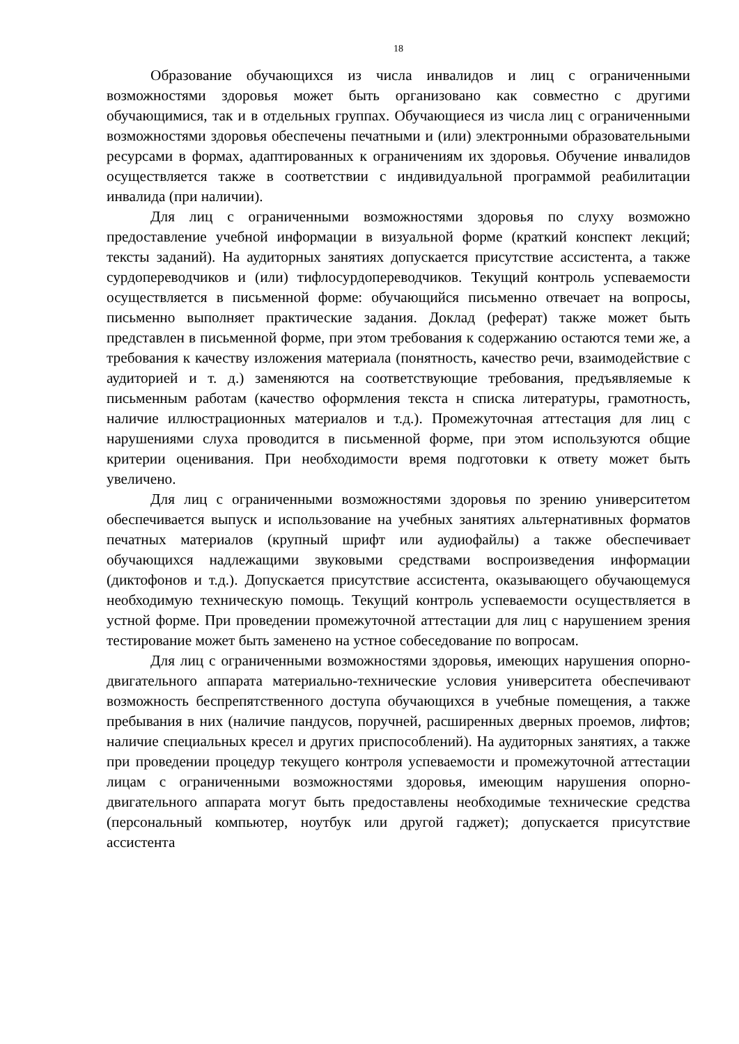18
Образование обучающихся из числа инвалидов и лиц с ограниченными возможностями здоровья может быть организовано как совместно с другими обучающимися, так и в отдельных группах. Обучающиеся из числа лиц с ограниченными возможностями здоровья обеспечены печатными и (или) электронными образовательными ресурсами в формах, адаптированных к ограничениям их здоровья. Обучение инвалидов осуществляется также в соответствии с индивидуальной программой реабилитации инвалида (при наличии).
Для лиц с ограниченными возможностями здоровья по слуху возможно предоставление учебной информации в визуальной форме (краткий конспект лекций; тексты заданий). На аудиторных занятиях допускается присутствие ассистента, а также сурдопереводчиков и (или) тифлосурдопереводчиков. Текущий контроль успеваемости осуществляется в письменной форме: обучающийся письменно отвечает на вопросы, письменно выполняет практические задания. Доклад (реферат) также может быть представлен в письменной форме, при этом требования к содержанию остаются теми же, а требования к качеству изложения материала (понятность, качество речи, взаимодействие с аудиторией и т. д.) заменяются на соответствующие требования, предъявляемые к письменным работам (качество оформления текста н списка литературы, грамотность, наличие иллюстрационных материалов и т.д.). Промежуточная аттестация для лиц с нарушениями слуха проводится в письменной форме, при этом используются общие критерии оценивания. При необходимости время подготовки к ответу может быть увеличено.
Для лиц с ограниченными возможностями здоровья по зрению университетом обеспечивается выпуск и использование на учебных занятиях альтернативных форматов печатных материалов (крупный шрифт или аудиофайлы) а также обеспечивает обучающихся надлежащими звуковыми средствами воспроизведения информации (диктофонов и т.д.). Допускается присутствие ассистента, оказывающего обучающемуся необходимую техническую помощь. Текущий контроль успеваемости осуществляется в устной форме. При проведении промежуточной аттестации для лиц с нарушением зрения тестирование может быть заменено на устное собеседование по вопросам.
Для лиц с ограниченными возможностями здоровья, имеющих нарушения опорно- двигательного аппарата материально-технические условия университета обеспечивают возможность беспрепятственного доступа обучающихся в учебные помещения, а также пребывания в них (наличие пандусов, поручней, расширенных дверных проемов, лифтов; наличие специальных кресел и других приспособлений). На аудиторных занятиях, а также при проведении процедур текущего контроля успеваемости и промежуточной аттестации лицам с ограниченными возможностями здоровья, имеющим нарушения опорно-двигательного аппарата могут быть предоставлены необходимые технические средства (персональный компьютер, ноутбук или другой гаджет); допускается присутствие ассистента